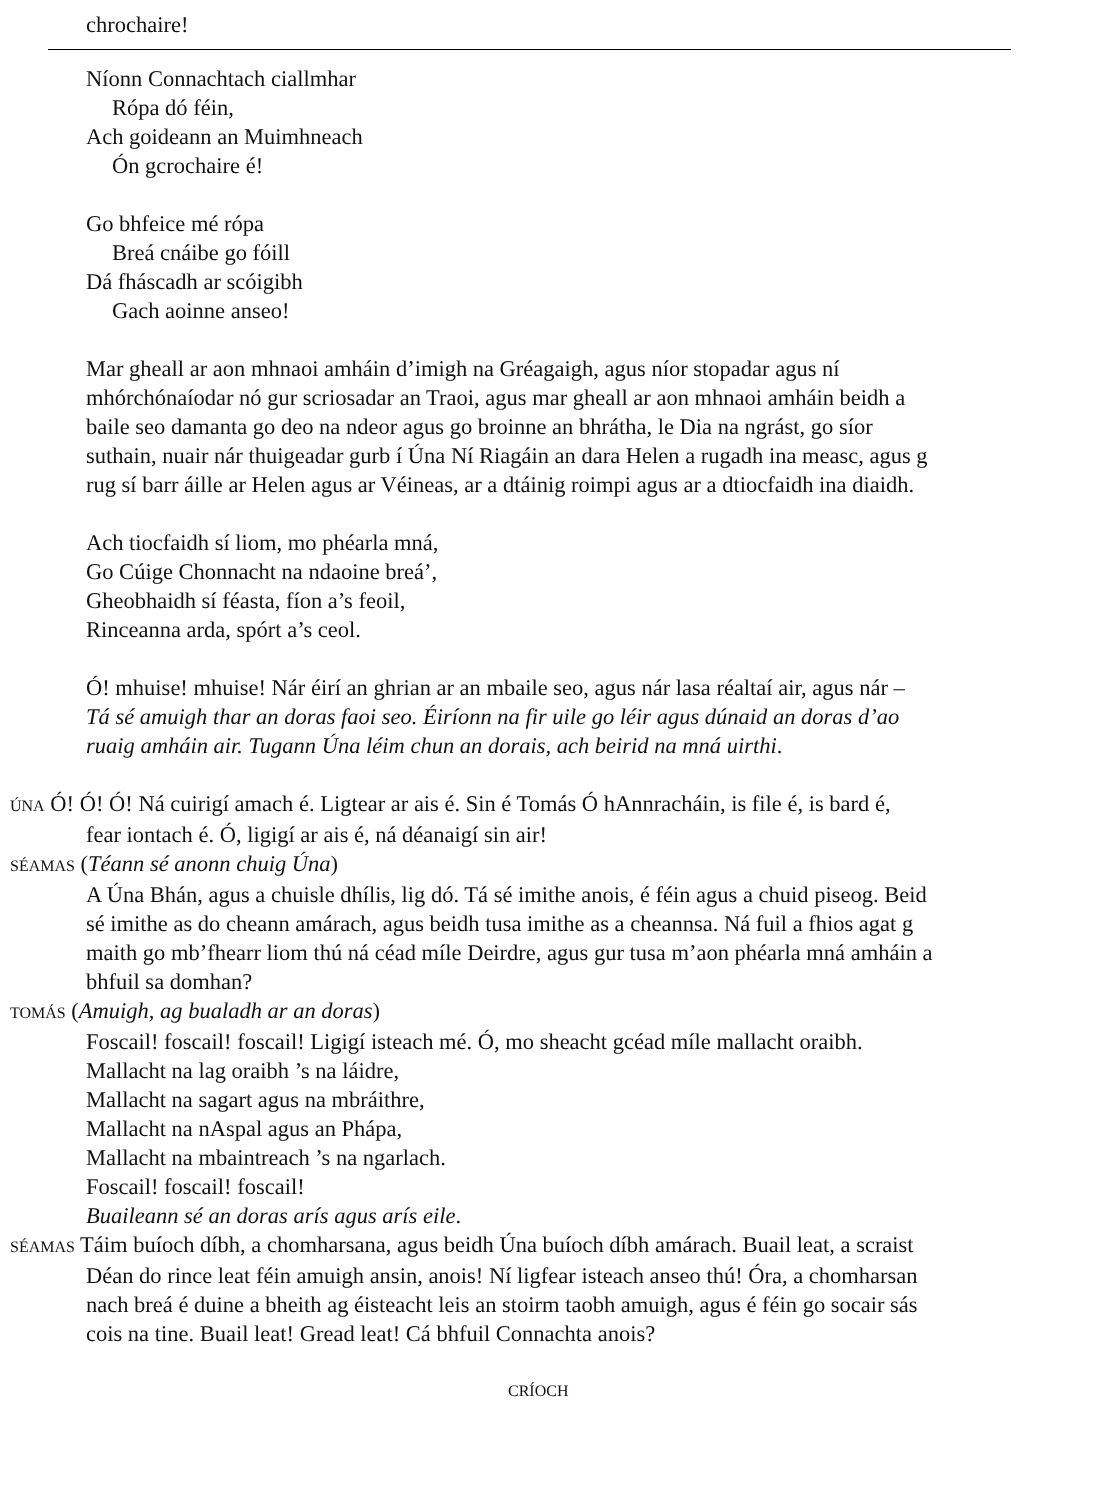chrochaire!
Níonn Connachtach ciallmhar
Rópa dó féin,
Ach goideann an Muimhneach
Ón gcrochaire é!
Go bhfeice mé rópa
Breá cnáibe go fóill
Dá fháscadh ar scóigibh
Gach aoinne anseo!
Mar gheall ar aon mhnaoi amháin d’imigh na Gréagaigh, agus níor stopadar agus ní
mhórchónaíodar nó gur scriosadar an Traoi, agus mar gheall ar aon mhnaoi amháin beidh a
baile seo damanta go deo na ndeor agus go broinne an bhrátha, le Dia na ngrást, go síor
suthain, nuair nár thuigeadar gurb í Úna Ní Riagáin an dara Helen a rugadh ina measc, agus g
rug sí barr áille ar Helen agus ar Véineas, ar a dtáinig roimpi agus ar a dtiocfaidh ina diaidh.
Ach tiocfaidh sí liom, mo phéarla mná,
Go Cúige Chonnacht na ndaoine breá’,
Gheobhaidh sí féasta, fíon a’s feoil,
Rinceanna arda, spórt a’s ceol.
Ó! mhuise! mhuise! Nár éirí an ghrian ar an mbaile seo, agus nár lasa réaltaí air, agus nár –
Tá sé amuigh thar an doras faoi seo. Éiríonn na fir uile go léir agus dúnaid an doras d’ao
ruaig amháin air. Tugann Úna léim chun an dorais, ach beirid na mná uirthi.
ÚNA Ó! Ó! Ó! Ná cuirigí amach é. Ligtear ar ais é. Sin é Tomás Ó hAnnracháin, is file é, is bard é,
fear iontach é. Ó, ligigí ar ais é, ná déanaigí sin air!
SÉAMAS (Téann sé anonn chuig Úna)
A Úna Bhán, agus a chuisle dhílis, lig dó. Tá sé imithe anois, é féin agus a chuid piseog. Beid
sé imithe as do cheann amárach, agus beidh tusa imithe as a cheannsa. Ná fuil a fhios agat g
maith go mb’fhearr liom thú ná céad míle Deirdre, agus gur tusa m’aon phéarla mná amháin a
bhfuil sa domhan?
TOMÁS (Amuigh, ag bualadh ar an doras)
Foscail! foscail! foscail! Ligigí isteach mé. Ó, mo sheacht gcéad míle mallacht oraibh.
Mallacht na lag oraibh ’s na láidre,
Mallacht na sagart agus na mbráithre,
Mallacht na nAspal agus an Phápa,
Mallacht na mbaintreach ’s na ngarlach.
Foscail! foscail! foscail!
Buaileann sé an doras arís agus arís eile.
SÉAMAS Táim buíoch díbh, a chomharsana, agus beidh Úna buíoch díbh amárach. Buail leat, a scraist
Déan do rince leat féin amuigh ansin, anois! Ní ligfear isteach anseo thú! Óra, a chomharsan
nach breá é duine a bheith ag éisteacht leis an stoirm taobh amuigh, agus é féin go socair sás
cois na tine. Buail leat! Gread leat! Cá bhfuil Connachta anois?
CRÍOCH